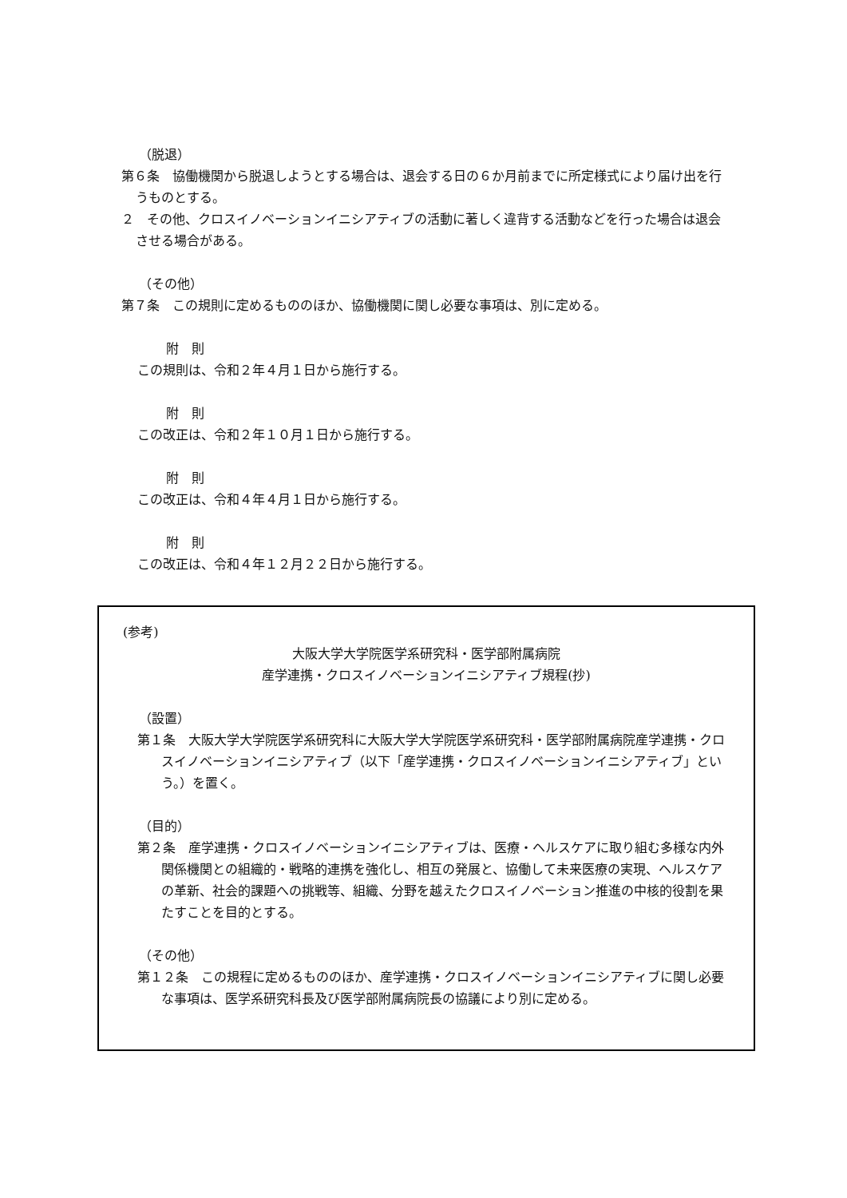（脱退）
第６条　協働機関から脱退しようとする場合は、退会する日の６か月前までに所定様式により届け出を行うものとする。
２　その他、クロスイノベーションイニシアティブの活動に著しく違背する活動などを行った場合は退会させる場合がある。
（その他）
第７条　この規則に定めるもののほか、協働機関に関し必要な事項は、別に定める。
附　則
この規則は、令和２年４月１日から施行する。
附　則
この改正は、令和２年１０月１日から施行する。
附　則
この改正は、令和４年４月１日から施行する。
附　則
この改正は、令和４年１２月２２日から施行する。
(参考)
大阪大学大学院医学系研究科・医学部附属病院
産学連携・クロスイノベーションイニシアティブ規程(抄)
（設置）
第１条　大阪大学大学院医学系研究科に大阪大学大学院医学系研究科・医学部附属病院産学連携・クロスイノベーションイニシアティブ（以下「産学連携・クロスイノベーションイニシアティブ」という。）を置く。
（目的）
第２条　産学連携・クロスイノベーションイニシアティブは、医療・ヘルスケアに取り組む多様な内外関係機関との組織的・戦略的連携を強化し、相互の発展と、協働して未来医療の実現、ヘルスケアの革新、社会的課題への挑戦等、組織、分野を越えたクロスイノベーション推進の中核的役割を果たすことを目的とする。
（その他）
第１２条　この規程に定めるもののほか、産学連携・クロスイノベーションイニシアティブに関し必要な事項は、医学系研究科長及び医学部附属病院長の協議により別に定める。